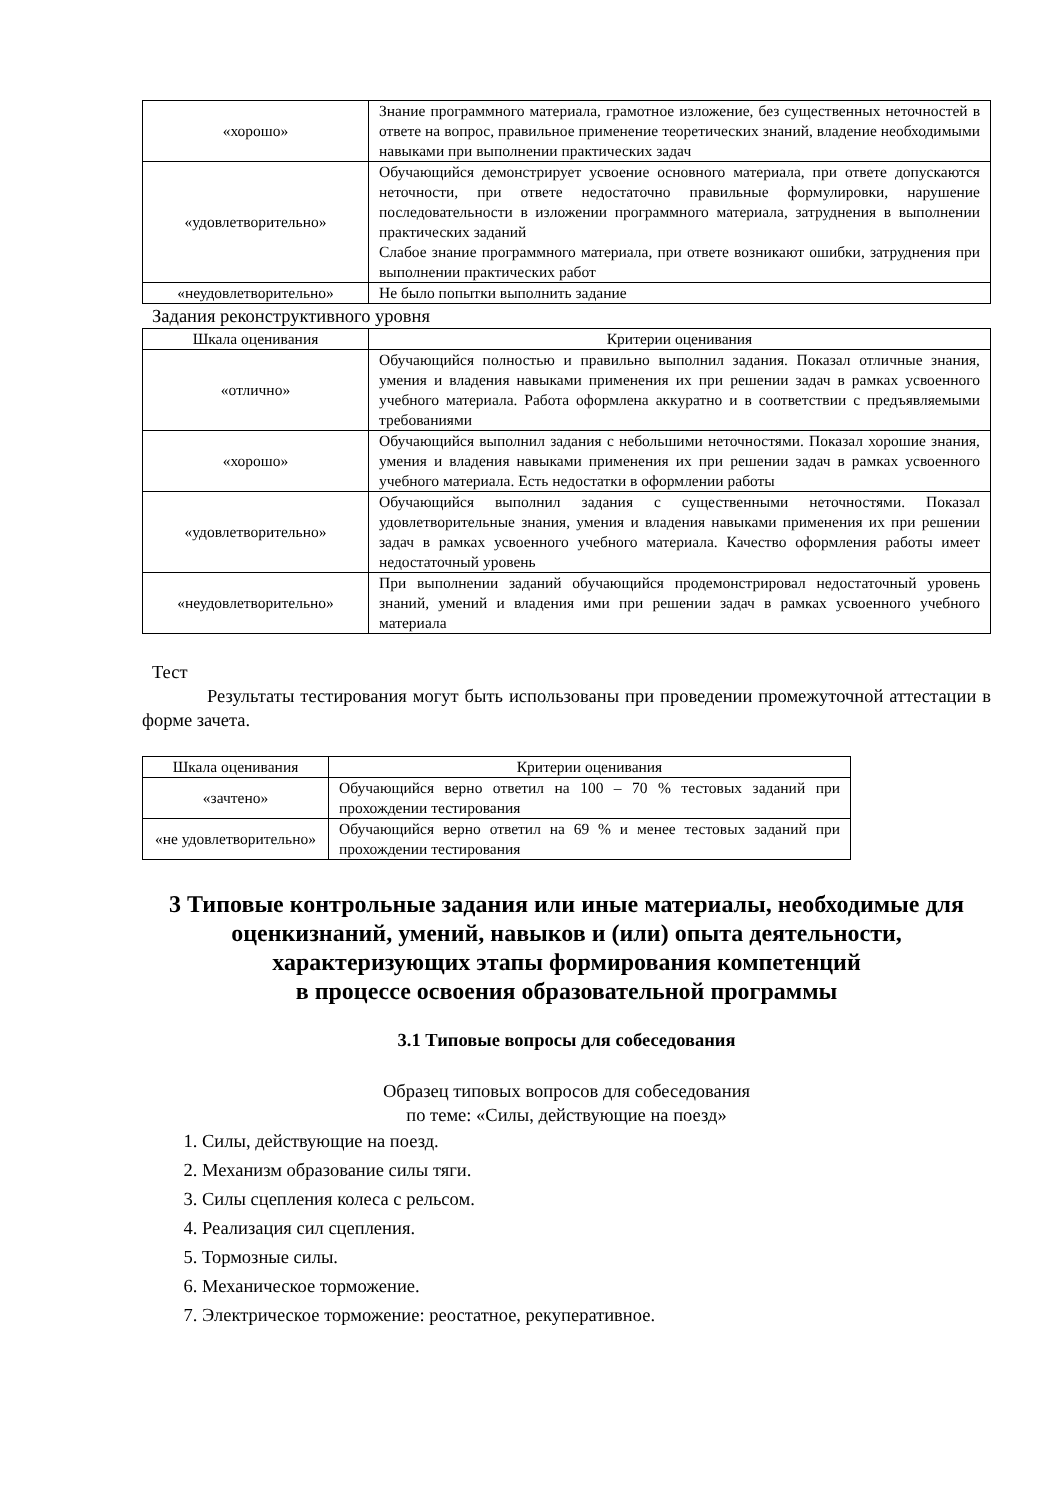| «хорошо» | Знание программного материала, грамотное изложение, без существенных неточностей в ответе на вопрос, правильное применение теоретических знаний, владение необходимыми навыками при выполнении практических задач |
| «удовлетворительно» | Обучающийся демонстрирует усвоение основного материала, при ответе допускаются неточности, при ответе недостаточно правильные формулировки, нарушение последовательности в изложении программного материала, затруднения в выполнении практических заданий Слабое знание программного материала, при ответе возникают ошибки, затруднения при выполнении практических работ |
| «неудовлетворительно» | Не было попытки выполнить задание |
Задания реконструктивного уровня
| Шкала оценивания | Критерии оценивания |
| --- | --- |
| «отлично» | Обучающийся полностью и правильно выполнил задания. Показал отличные знания, умения и владения навыками применения их при решении задач в рамках усвоенного учебного материала. Работа оформлена аккуратно и в соответствии с предъявляемыми требованиями |
| «хорошо» | Обучающийся выполнил задания с небольшими неточностями. Показал хорошие знания, умения и владения навыками применения их при решении задач в рамках усвоенного учебного материала. Есть недостатки в оформлении работы |
| «удовлетворительно» | Обучающийся выполнил задания с существенными неточностями. Показал удовлетворительные знания, умения и владения навыками применения их при решении задач в рамках усвоенного учебного материала. Качество оформления работы имеет недостаточный уровень |
| «неудовлетворительно» | При выполнении заданий обучающийся продемонстрировал недостаточный уровень знаний, умений и владения ими при решении задач в рамках усвоенного учебного материала |
Тест
Результаты тестирования могут быть использованы при проведении промежуточной аттестации в форме зачета.
| Шкала оценивания | Критерии оценивания |
| --- | --- |
| «зачтено» | Обучающийся верно ответил на 100 – 70 % тестовых заданий при прохождении тестирования |
| «не удовлетворительно» | Обучающийся верно ответил на 69 % и менее тестовых заданий при прохождении тестирования |
3 Типовые контрольные задания или иные материалы, необходимые для оценкизнаний, умений, навыков и (или) опыта деятельности, характеризующих этапы формирования компетенций
в процессе освоения образовательной программы
3.1 Типовые вопросы для собеседования
Образец типовых вопросов для собеседования
по теме: «Силы, действующие на поезд»
1. Силы, действующие на поезд.
2. Механизм образование силы тяги.
3. Силы сцепления колеса с рельсом.
4. Реализация сил сцепления.
5. Тормозные силы.
6. Механическое торможение.
7. Электрическое торможение: реостатное, рекуперативное.